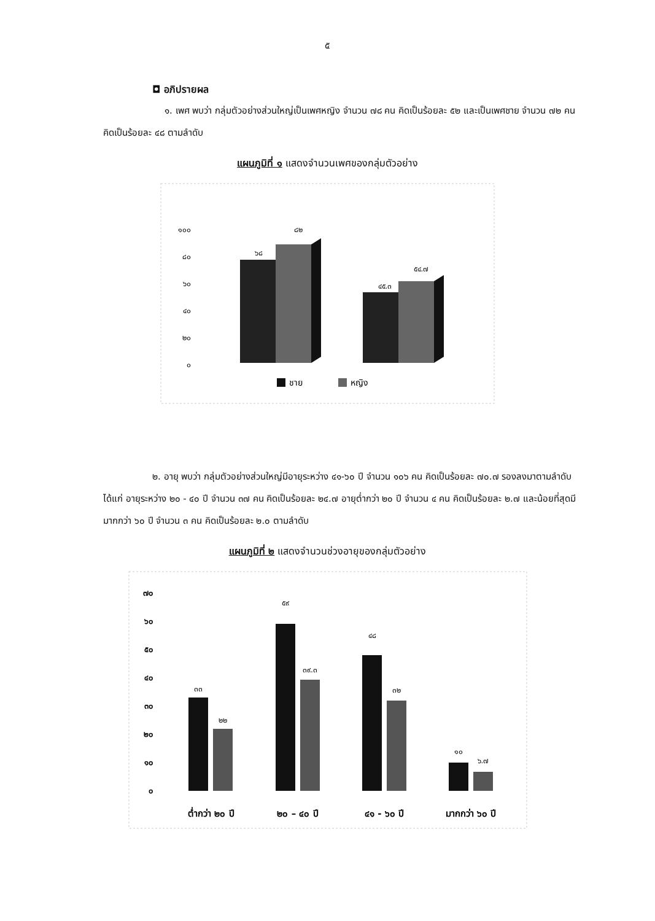๕
◘ อภิปรายผล
๑. เพศ พบว่า กลุ่มตัวอย่างส่วนใหญ่เป็นเพศหญิง จำนวน ๗๘ คน คิดเป็นร้อยละ ๕๒ และเป็นเพศชาย จำนวน ๗๒ คน คิดเป็นร้อยละ ๔๘ ตามลำดับ
แผนภูมิที่ ๑ แสดงจำนวนเพศของกลุ่มตัวอย่าง
๑๐๐
๘๐
๖๐
๔๐
๒๐
๐
๖๘
๘๒
๔๕.๓
๕๔.๗
ชาย
หญิง
๒. อายุ พบว่า กลุ่มตัวอย่างส่วนใหญ่มีอายุระหว่าง ๔๑-๖๐ ปี จำนวน ๑๐๖ คน คิดเป็นร้อยละ ๗๐.๗ รองลงมาตามลำดับได้แก่ อายุระหว่าง ๒๐ - ๔๐ ปี จำนวน ๓๗ คน คิดเป็นร้อยละ ๒๔.๗ อายุต่ำกว่า ๒๐ ปี จำนวน ๔ คน คิดเป็นร้อยละ ๒.๗ และน้อยที่สุดมีมากกว่า ๖๐ ปี จำนวน ๓ คน คิดเป็นร้อยละ ๒.๐ ตามลำดับ
แผนภูมิที่ ๒ แสดงจำนวนช่วงอายุของกลุ่มตัวอย่าง
๗๐
๖๐
๕๐
๔๐
๓๐
๒๐
๑๐
๐
๓๓
๒๒
๕๙
๓๙.๓
๔๘
๓๒
๑๐
๖.๗
ต่ำกว่า ๒๐ ปี
๒๐ – ๔๐ ปี
๔๑ - ๖๐ ปี
มากกว่า ๖๐ ปี